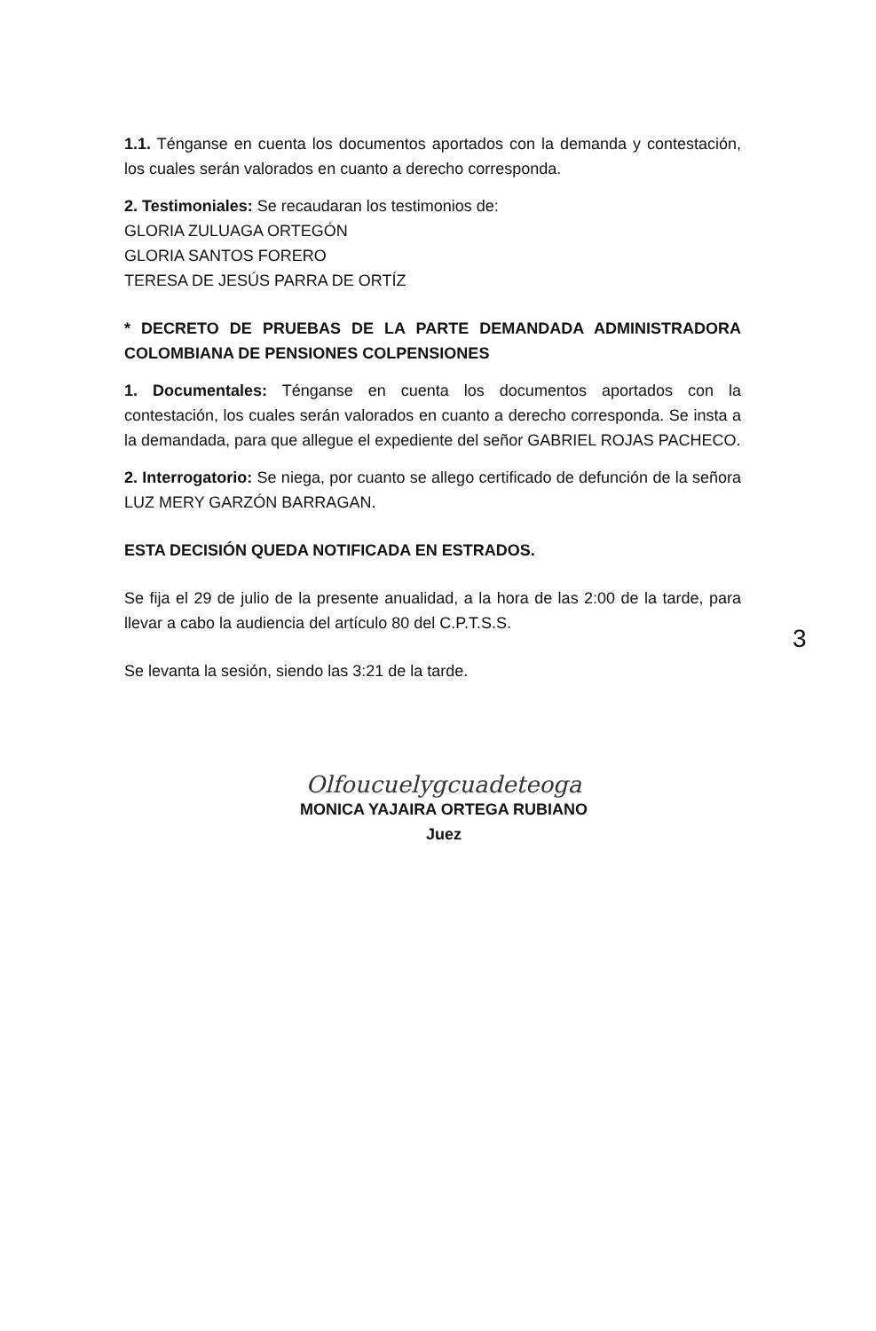1.1. Ténganse en cuenta los documentos aportados con la demanda y contestación, los cuales serán valorados en cuanto a derecho corresponda.
2. Testimoniales: Se recaudaran los testimonios de:
GLORIA ZULUAGA ORTEGÓN
GLORIA SANTOS FORERO
TERESA DE JESÚS PARRA DE ORTÍZ
* DECRETO DE PRUEBAS DE LA PARTE DEMANDADA ADMINISTRADORA COLOMBIANA DE PENSIONES COLPENSIONES
1. Documentales: Ténganse en cuenta los documentos aportados con la contestación, los cuales serán valorados en cuanto a derecho corresponda. Se insta a la demandada, para que allegue el expediente del señor GABRIEL ROJAS PACHECO.
2. Interrogatorio: Se niega, por cuanto se allego certificado de defunción de la señora LUZ MERY GARZÓN BARRAGAN.
ESTA DECISIÓN QUEDA NOTIFICADA EN ESTRADOS.
Se fija el 29 de julio de la presente anualidad, a la hora de las 2:00 de la tarde, para llevar a cabo la audiencia del artículo 80 del C.P.T.S.S.
Se levanta la sesión, siendo las 3:21 de la tarde.
Olfoucuelygcuadeteoga
MONICA YAJAIRA ORTEGA RUBIANO
Juez
3